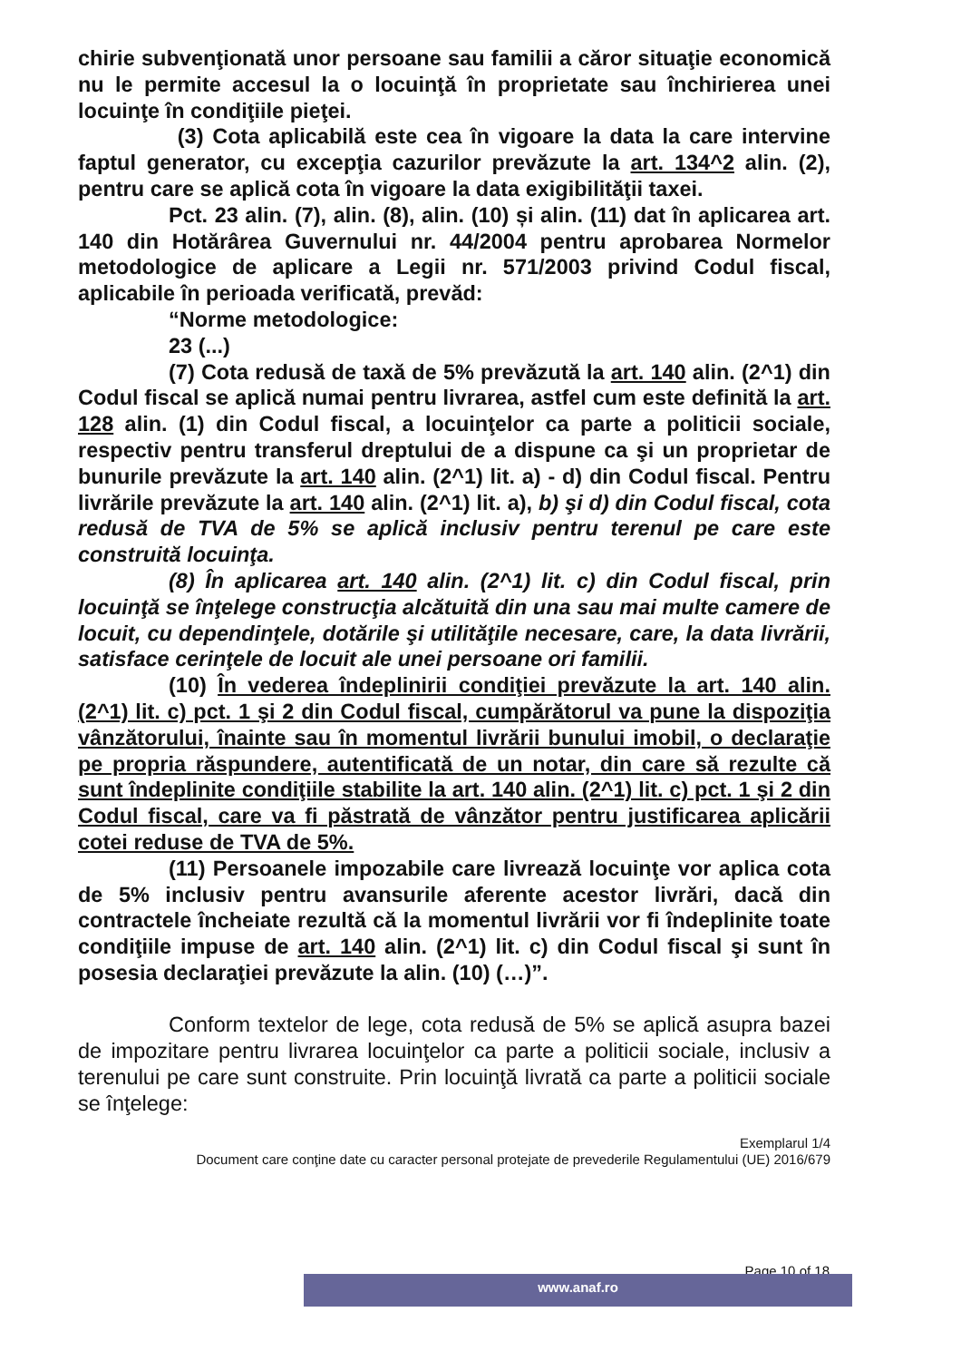chirie subvenţionată unor persoane sau familii a căror situaţie economică nu le permite accesul la o locuinţă în proprietate sau închirierea unei locuinţe în condiţiile pieţei.
(3) Cota aplicabilă este cea în vigoare la data la care intervine faptul generator, cu excepţia cazurilor prevăzute la art. 134^2 alin. (2), pentru care se aplică cota în vigoare la data exigibilităţii taxei.
Pct. 23 alin. (7), alin. (8), alin. (10) și alin. (11) dat în aplicarea art. 140 din Hotărârea Guvernului nr. 44/2004 pentru aprobarea Normelor metodologice de aplicare a Legii nr. 571/2003 privind Codul fiscal, aplicabile în perioada verificată, prevăd:
“Norme metodologice:
23 (...)
(7) Cota redusă de taxă de 5% prevăzută la art. 140 alin. (2^1) din Codul fiscal se aplică numai pentru livrarea, astfel cum este definită la art. 128 alin. (1) din Codul fiscal, a locuinţelor ca parte a politicii sociale, respectiv pentru transferul dreptului de a dispune ca şi un proprietar de bunurile prevăzute la art. 140 alin. (2^1) lit. a) - d) din Codul fiscal. Pentru livrările prevăzute la art. 140 alin. (2^1) lit. a), b) şi d) din Codul fiscal, cota redusă de TVA de 5% se aplică inclusiv pentru terenul pe care este construită locuinţa.
(8) În aplicarea art. 140 alin. (2^1) lit. c) din Codul fiscal, prin locuinţă se înţelege construcţia alcătuită din una sau mai multe camere de locuit, cu dependinţele, dotările şi utilităţile necesare, care, la data livrării, satisface cerinţele de locuit ale unei persoane ori familii.
(10) În vederea îndeplinirii condiţiei prevăzute la art. 140 alin. (2^1) lit. c) pct. 1 şi 2 din Codul fiscal, cumpărătorul va pune la dispoziţia vânzătorului, înainte sau în momentul livrării bunului imobil, o declaraţie pe propria răspundere, autentificată de un notar, din care să rezulte că sunt îndeplinite condiţiile stabilite la art. 140 alin. (2^1) lit. c) pct. 1 şi 2 din Codul fiscal, care va fi păstrată de vânzător pentru justificarea aplicării cotei reduse de TVA de 5%.
(11) Persoanele impozabile care livrează locuinţe vor aplica cota de 5% inclusiv pentru avansurile aferente acestor livrări, dacă din contractele încheiate rezultă că la momentul livrării vor fi îndeplinite toate condiţiile impuse de art. 140 alin. (2^1) lit. c) din Codul fiscal şi sunt în posesia declaraţiei prevăzute la alin. (10) (…)”.
Conform textelor de lege, cota redusă de 5% se aplică asupra bazei de impozitare pentru livrarea locuinţelor ca parte a politicii sociale, inclusiv a terenului pe care sunt construite. Prin locuinţă livrată ca parte a politicii sociale se înţelege:
Exemplarul 1/4
Document care conţine date cu caracter personal protejate de prevederile Regulamentului (UE) 2016/679
Page 10 of 18
www.anaf.ro